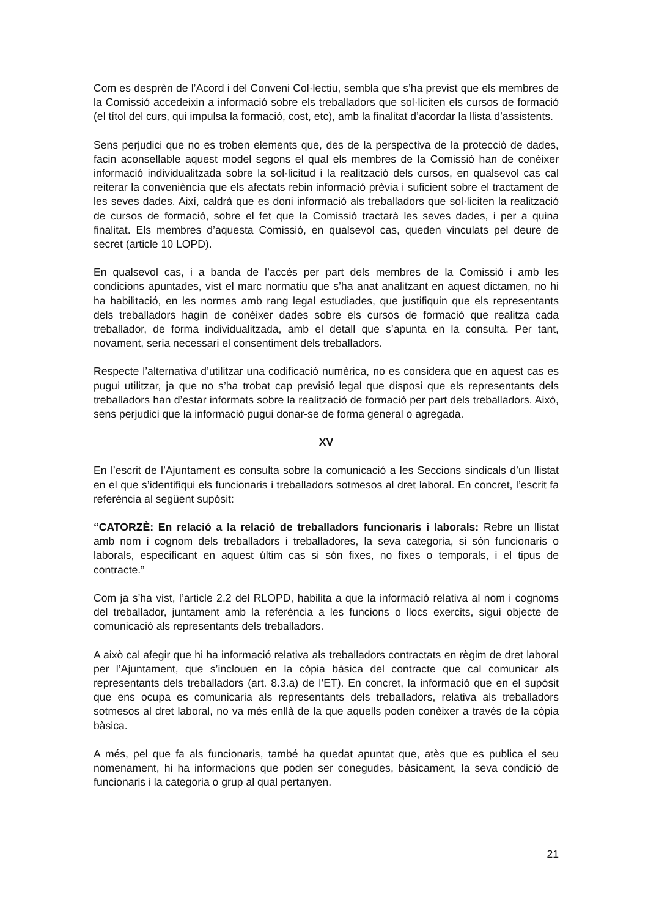Com es desprèn de l’Acord i del Conveni Col·lectiu, sembla que s’ha previst que els membres de la Comissió accedeixin a informació sobre els treballadors que sol·liciten els cursos de formació (el títol del curs, qui impulsa la formació, cost, etc), amb la finalitat d’acordar la llista d’assistents.
Sens perjudici que no es troben elements que, des de la perspectiva de la protecció de dades, facin aconsellable aquest model segons el qual els membres de la Comissió han de conèixer informació individualitzada sobre la sol·licitud i la realització dels cursos, en qualsevol cas cal reiterar la conveniència que els afectats rebin informació prèvia i suficient sobre el tractament de les seves dades. Així, caldrà que es doni informació als treballadors que sol·liciten la realització de cursos de formació, sobre el fet que la Comissió tractarà les seves dades, i per a quina finalitat. Els membres d’aquesta Comissió, en qualsevol cas, queden vinculats pel deure de secret (article 10 LOPD).
En qualsevol cas, i a banda de l’accés per part dels membres de la Comissió i amb les condicions apuntades, vist el marc normatiu que s’ha anat analitzant en aquest dictamen, no hi ha habilitació, en les normes amb rang legal estudiades, que justifiquin que els representants dels treballadors hagin de conèixer dades sobre els cursos de formació que realitza cada treballador, de forma individualitzada, amb el detall que s’apunta en la consulta. Per tant, novament, seria necessari el consentiment dels treballadors.
Respecte l’alternativa d’utilitzar una codificació numèrica, no es considera que en aquest cas es pugui utilitzar, ja que no s’ha trobat cap previsió legal que disposi que els representants dels treballadors han d’estar informats sobre la realització de formació per part dels treballadors. Això, sens perjudici que la informació pugui donar-se de forma general o agregada.
XV
En l’escrit de l’Ajuntament es consulta sobre la comunicació a les Seccions sindicals d’un llistat en el que s’identifiqui els funcionaris i treballadors sotmesos al dret laboral. En concret, l’escrit fa referència al següent supòsit:
“CATORZÈ: En relació a la relació de treballadors funcionaris i laborals: Rebre un llistat amb nom i cognom dels treballadors i treballadores, la seva categoria, si són funcionaris o laborals, especificant en aquest últim cas si són fixes, no fixes o temporals, i el tipus de contracte.”
Com ja s’ha vist, l’article 2.2 del RLOPD, habilita a que la informació relativa al nom i cognoms del treballador, juntament amb la referència a les funcions o llocs exercits, sigui objecte de comunicació als representants dels treballadors.
A això cal afegir que hi ha informació relativa als treballadors contractats en règim de dret laboral per l’Ajuntament, que s’inclouen en la còpia bàsica del contracte que cal comunicar als representants dels treballadors (art. 8.3.a) de l’ET). En concret, la informació que en el supòsit que ens ocupa es comunicaria als representants dels treballadors, relativa als treballadors sotmesos al dret laboral, no va més enllà de la que aquells poden conèixer a través de la còpia bàsica.
A més, pel que fa als funcionaris, també ha quedat apuntat que, atès que es publica el seu nomenament, hi ha informacions que poden ser conegudes, bàsicament, la seva condició de funcionaris i la categoria o grup al qual pertanyen.
21